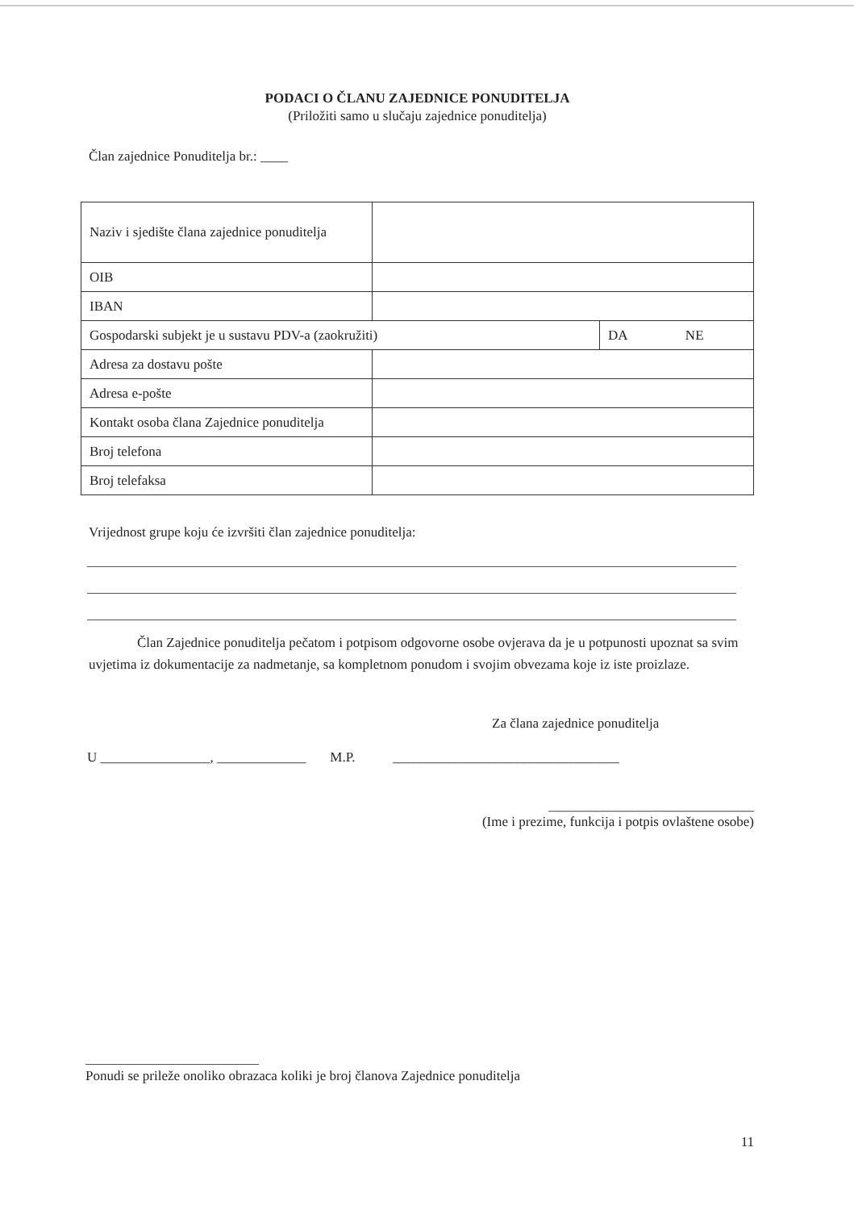PODACI O ČLANU ZAJEDNICE PONUDITELJA
(Priložiti samo u slučaju zajednice ponuditelja)
Član zajednice Ponuditelja br.: ____
| Naziv i sjedište člana zajednice ponuditelja | | |
| OIB | | |
| IBAN | | |
| Gospodarski subjekt je u sustavu PDV-a (zaokružiti) | | DA NE |
| Adresa za dostavu pošte | | |
| Adresa e-pošte | | |
| Kontakt osoba člana Zajednice ponuditelja | | |
| Broj telefona | | |
| Broj telefaksa | | |
Vrijednost grupe koju će izvršiti član zajednice ponuditelja:
Član Zajednice ponuditelja pečatom i potpisom odgovorne osobe ovjerava da je u potpunosti upoznat sa svim uvjetima iz dokumentacije za nadmetanje, sa kompletnom ponudom i svojim obvezama koje iz iste proizlaze.
Za člana zajednice ponuditelja
U ________________, _____________ M.P. _________________________________
______________________________
(Ime i prezime, funkcija i potpis ovlaštene osobe)
Ponudi se prileže onoliko obrazaca koliki je broj članova Zajednice ponuditelja
11